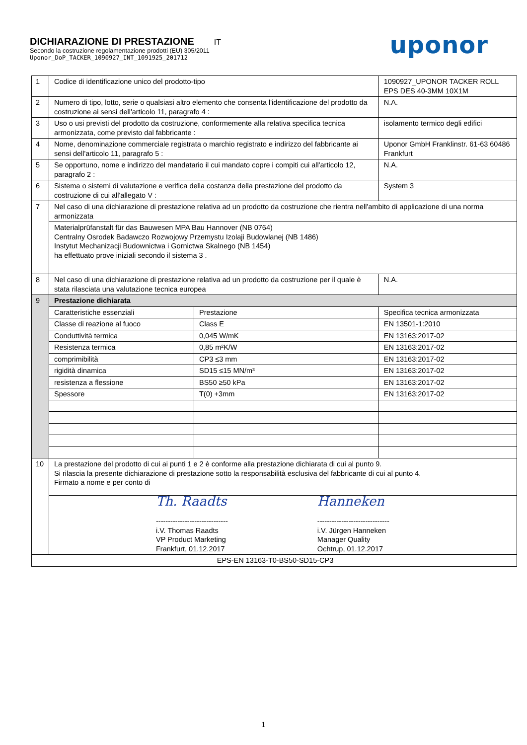DICHIARAZIONE DI PRESTAZIONE IT
Secondo la costruzione regolamentazione prodotti (EU) 305/2011
Uponor_DoP_TACKER_1090927_INT_1091925_201712
uponor
| 1 | Codice di identificazione unico del prodotto-tipo | | 1090927_UPONOR TACKER ROLL EPS DES 40-3MM 10X1M | |
| 2 | Numero di tipo, lotto, serie o qualsiasi altro elemento che consenta l'identificazione del prodotto da costruzione ai sensi dell'articolo 11, paragrafo 4 : | | N.A. | |
| 3 | Uso o usi previsti del prodotto da costruzione, conformemente alla relativa specifica tecnica armonizzata, come previsto dal fabbricante : | | isolamento termico degli edifici | |
| 4 | Nome, denominazione commerciale registrata o marchio registrato e indirizzo del fabbricante ai sensi dell'articolo 11, paragrafo 5 : | | Uponor GmbH Franklinstr. 61-63 60486 Frankfurt | |
| 5 | Se opportuno, nome e indirizzo del mandatario il cui mandato copre i compiti cui all'articolo 12, paragrafo 2 : | | N.A. | |
| 6 | Sistema o sistemi di valutazione e verifica della costanza della prestazione del prodotto da costruzione di cui all'allegato V : | | System 3 | |
| 7 | Nel caso di una dichiarazione di prestazione relativa ad un prodotto da costruzione che rientra nell'ambito di applicazione di una norma armonizzata | | | |
| | Materialprüfanstalt für das Bauwesen MPA Bau Hannover (NB 0764) Centralny Osrodek Badawczo Rozwojowy Przemystu Izolaji Budowlanej (NB 1486) Instytut Mechanizacji Budownictwa i Gornictwa Skalnego (NB 1454) ha effettuato prove iniziali secondo il sistema 3 . | | | |
| 8 | Nel caso di una dichiarazione di prestazione relativa ad un prodotto da costruzione per il quale è stata rilasciata una valutazione tecnica europea | | | N.A. |
| 9 | Prestazione dichiarata | | | |
| | Caratteristiche essenziali | Prestazione | | Specifica tecnica armonizzata |
| | Classe di reazione al fuoco | Class E | | EN 13501-1:2010 |
| | Conduttività termica | 0,045 W/mK | | EN 13163:2017-02 |
| | Resistenza termica | 0,85 m²K/W | | EN 13163:2017-02 |
| | comprimibilità | CP3 ≤3 mm | | EN 13163:2017-02 |
| | rigidità dinamica | SD15 ≤15 MN/m³ | | EN 13163:2017-02 |
| | resistenza a flessione | BS50 ≥50 kPa | | EN 13163:2017-02 |
| | Spessore | T(0) +3mm | | EN 13163:2017-02 |
| 10 | La prestazione del prodotto di cui ai punti 1 e 2 è conforme alla prestazione dichiarata di cui al punto 9. Si rilascia la presente dichiarazione di prestazione sotto la responsabilità esclusiva del fabbricante di cui al punto 4. Firmato a nome e per conto di | | | |
| | Th. Raadts ------------------------------ i.V. Thomas Raadts VP Product Marketing Frankfurt, 01.12.2017 Hanneken ------------------------------ i.V. Jürgen Hanneken Manager Quality Ochtrup, 01.12.2017 | | | |
| EPS-EN 13163-T0-BS50-SD15-CP3 | | | | |
1